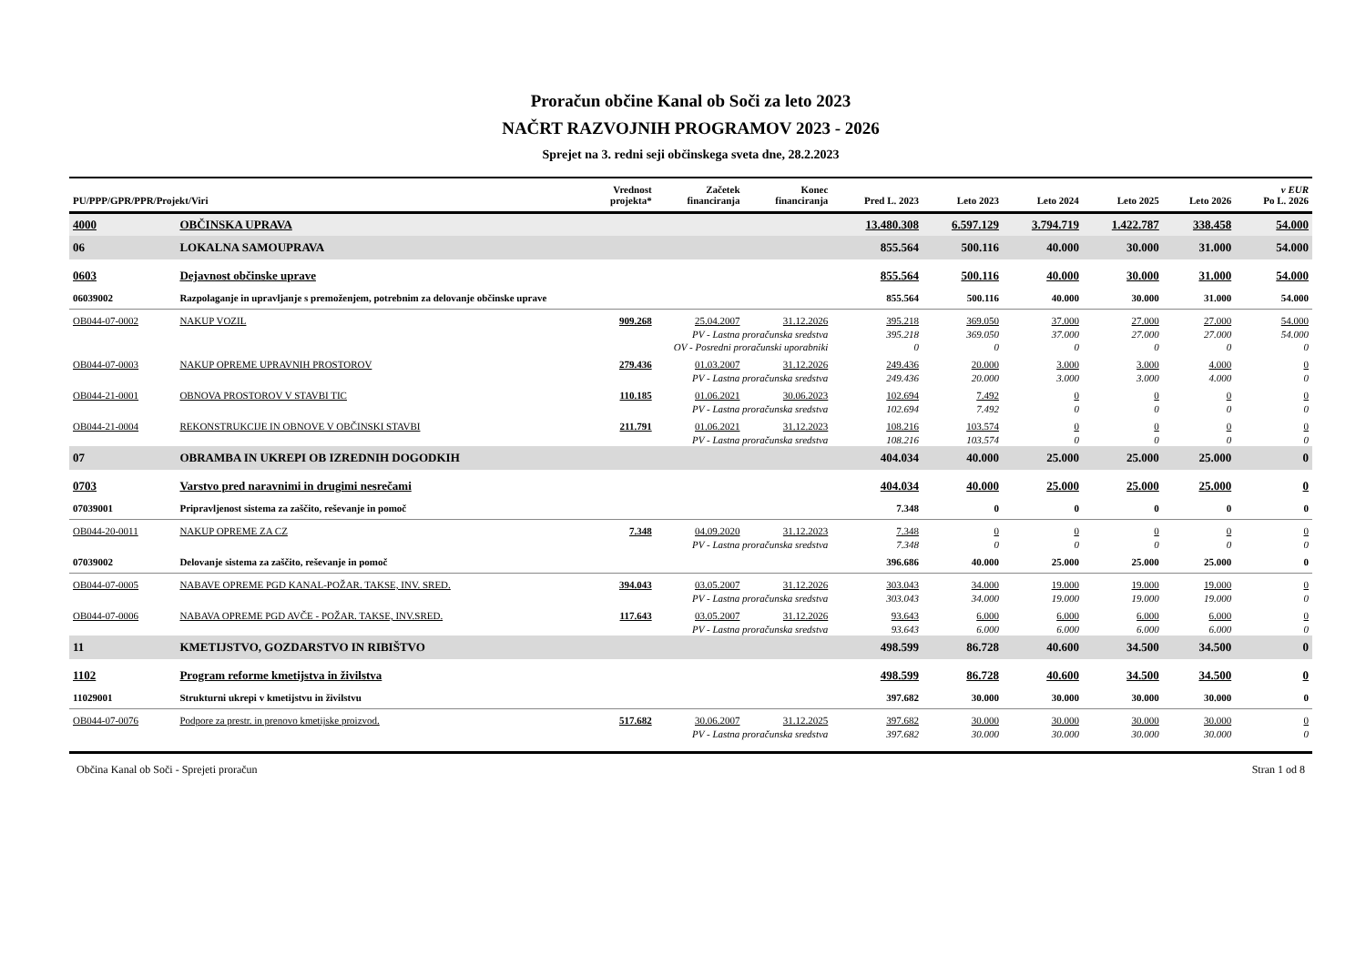Proračun občine Kanal ob Soči za leto 2023
NAČRT RAZVOJNIH PROGRAMOV 2023 - 2026
Sprejet na 3. redni seji občinskega sveta dne, 28.2.2023
| PU/PPP/GPR/PPR/Projekt/Viri | | Vrednost projekta* | Začetek financiranja | Konec financiranja | Pred L. 2023 | Leto 2023 | Leto 2024 | Leto 2025 | Leto 2026 | v EUR Po L. 2026 |
| --- | --- | --- | --- | --- | --- | --- | --- | --- | --- | --- |
| 4000 | OBČINSKA UPRAVA | | | | 13.480.308 | 6.597.129 | 3.794.719 | 1.422.787 | 338.458 | 54.000 |
| 06 | LOKALNA SAMOUPRAVA | | | | 855.564 | 500.116 | 40.000 | 30.000 | 31.000 | 54.000 |
| 0603 | Dejavnost občinske uprave | | | | 855.564 | 500.116 | 40.000 | 30.000 | 31.000 | 54.000 |
| 06039002 | Razpolaganje in upravljanje s premoženjem, potrebnim za delovanje občinske uprave | | | | 855.564 | 500.116 | 40.000 | 30.000 | 31.000 | 54.000 |
| OB044-07-0002 | NAKUP VOZIL | 909.268 | 25.04.2007 | 31.12.2026 | 395.218 | 369.050 | 37.000 | 27.000 | 27.000 | 54.000 |
| | PV - Lastna proračunska sredstva | | | | 395.218 | 369.050 | 37.000 | 27.000 | 27.000 | 54.000 |
| | OV - Posredni proračunski uporabniki | | | | 0 | 0 | 0 | 0 | 0 | 0 |
| OB044-07-0003 | NAKUP OPREME UPRAVNIH PROSTOROV | 279.436 | 01.03.2007 | 31.12.2026 | 249.436 | 20.000 | 3.000 | 3.000 | 4.000 | 0 |
| | PV - Lastna proračunska sredstva | | | | 249.436 | 20.000 | 3.000 | 3.000 | 4.000 | 0 |
| OB044-21-0001 | OBNOVA PROSTOROV V STAVBI TIC | 110.185 | 01.06.2021 | 30.06.2023 | 102.694 | 7.492 | 0 | 0 | 0 | 0 |
| | PV - Lastna proračunska sredstva | | | | 102.694 | 7.492 | 0 | 0 | 0 | 0 |
| OB044-21-0004 | REKONSTRUKCIJE IN OBNOVE V OBČINSKI STAVBI | 211.791 | 01.06.2021 | 31.12.2023 | 108.216 | 103.574 | 0 | 0 | 0 | 0 |
| | PV - Lastna proračunska sredstva | | | | 108.216 | 103.574 | 0 | 0 | 0 | 0 |
| 07 | OBRAMBA IN UKREPI OB IZREDNIH DOGODKIH | | | | 404.034 | 40.000 | 25.000 | 25.000 | 25.000 | 0 |
| 0703 | Varstvo pred naravnimi in drugimi nesrečami | | | | 404.034 | 40.000 | 25.000 | 25.000 | 25.000 | 0 |
| 07039001 | Pripravljenost sistema za zaščito, reševanje in pomoč | | | | 7.348 | 0 | 0 | 0 | 0 | 0 |
| OB044-20-0011 | NAKUP OPREME ZA CZ | 7.348 | 04.09.2020 | 31.12.2023 | 7.348 | 0 | 0 | 0 | 0 | 0 |
| | PV - Lastna proračunska sredstva | | | | 7.348 | 0 | 0 | 0 | 0 | 0 |
| 07039002 | Delovanje sistema za zaščito, reševanje in pomoč | | | | 396.686 | 40.000 | 25.000 | 25.000 | 25.000 | 0 |
| OB044-07-0005 | NABAVE OPREME PGD KANAL-POŽAR. TAKSE, INV. SRED. | 394.043 | 03.05.2007 | 31.12.2026 | 303.043 | 34.000 | 19.000 | 19.000 | 19.000 | 0 |
| | PV - Lastna proračunska sredstva | | | | 303.043 | 34.000 | 19.000 | 19.000 | 19.000 | 0 |
| OB044-07-0006 | NABAVA OPREME PGD AVČE - POŽAR. TAKSE, INV.SRED. | 117.643 | 03.05.2007 | 31.12.2026 | 93.643 | 6.000 | 6.000 | 6.000 | 6.000 | 0 |
| | PV - Lastna proračunska sredstva | | | | 93.643 | 6.000 | 6.000 | 6.000 | 6.000 | 0 |
| 11 | KMETIJSTVO, GOZDARSTVO IN RIBIŠTVO | | | | 498.599 | 86.728 | 40.600 | 34.500 | 34.500 | 0 |
| 1102 | Program reforme kmetijstva in živilstva | | | | 498.599 | 86.728 | 40.600 | 34.500 | 34.500 | 0 |
| 11029001 | Strukturni ukrepi v kmetijstvu in živilstvu | | | | 397.682 | 30.000 | 30.000 | 30.000 | 30.000 | 0 |
| OB044-07-0076 | Podpore za prestr. in prenovo kmetijske proizvod. | 517.682 | 30.06.2007 | 31.12.2025 | 397.682 | 30.000 | 30.000 | 30.000 | 30.000 | 0 |
| | PV - Lastna proračunska sredstva | | | | 397.682 | 30.000 | 30.000 | 30.000 | 30.000 | 0 |
Občina Kanal ob Soči - Sprejeti proračun Stran 1 od 8